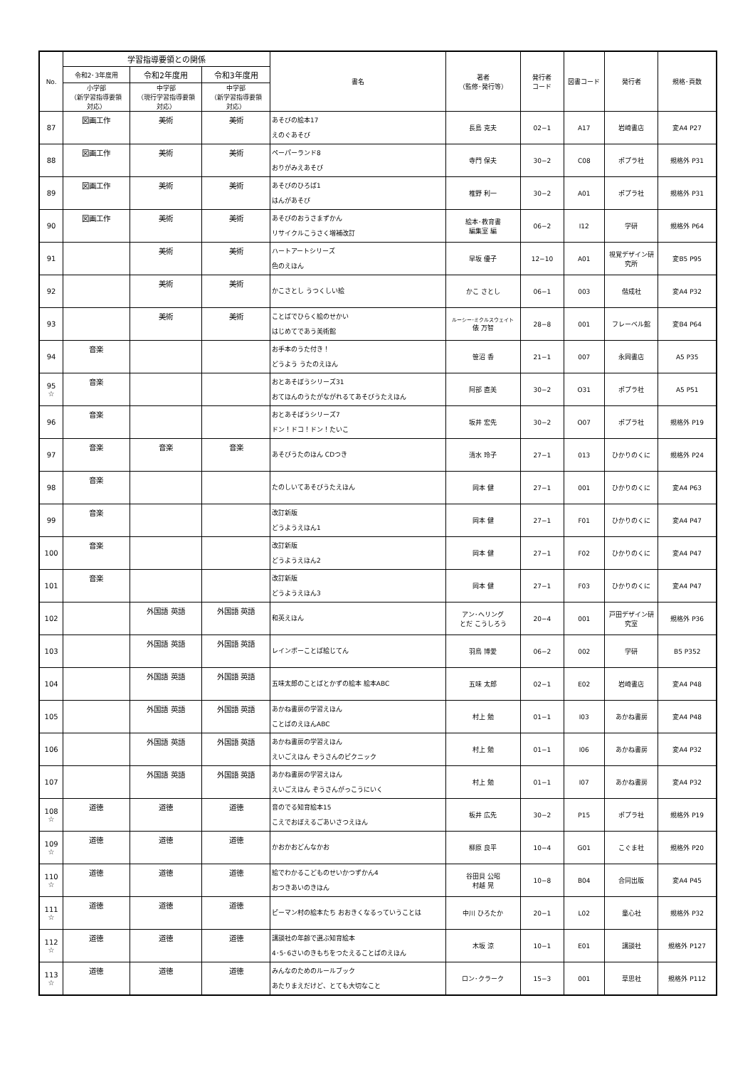| No. | 学習指導要領との関係 | | | 書名 | 著者 （監修･発行等） | 発行者 コード | 図書コード | 発行者 | 規格･頁数 |
| --- | --- | --- | --- | --- | --- | --- | --- | --- | --- |
| | 令和2･3年度用 | 令和2年度用 | 令和3年度用 | | | | | | |
| | 小学部 （新学習指導要領 対応） | 中学部 （現行学習指導要領 対応） | 中学部 （新学習指導要領 対応） | | | | | | |
| 87 | 図画工作 | 美術 | 美術 | あそびの絵本17 えのぐあそび | 長島 克夫 | 02−1 | A17 | 岩崎書店 | 変A4 P27 |
| 88 | 図画工作 | 美術 | 美術 | ペーパーランド8 おりがみえあそび | 寺門 保夫 | 30−2 | C08 | ポプラ社 | 規格外 P31 |
| 89 | 図画工作 | 美術 | 美術 | あそびのひろば1 はんがあそび | 椎野 利一 | 30−2 | A01 | ポプラ社 | 規格外 P31 |
| 90 | 図画工作 | 美術 | 美術 | あそびのおうさまずかん リサイクルこうさく増補改訂 | 絵本･教育書 編集室 編 | 06−2 | I12 | 学研 | 規格外 P64 |
| 91 | | 美術 | 美術 | ハートアートシリーズ 色のえほん | 早坂 優子 | 12−10 | A01 | 視覚デザイン研究所 | 変B5 P95 |
| 92 | | 美術 | 美術 | かこさとし うつくしい絵 | かこ さとし | 06−1 | 003 | 偕成社 | 変A4 P32 |
| 93 | | 美術 | 美術 | ことばでひらく絵のせかい はじめてであう美術館 | ルーシー･ミクルスウェイト 俵 万智 | 28−8 | 001 | フレーベル館 | 変B4 P64 |
| 94 | 音楽 | | | お手本のうた付き！ どうよう うたのえほん | 笹沼 香 | 21−1 | 007 | 永岡書店 | A5 P35 |
| 95 ☆ | 音楽 | | | おとあそぼうシリーズ31 おてほんのうたがながれるてあそびうたえほん | 阿部 直美 | 30−2 | O31 | ポプラ社 | A5 P51 |
| 96 | 音楽 | | | おとあそぼうシリーズ7 ドン！ドコ！ドン！たいこ | 坂井 宏先 | 30−2 | O07 | ポプラ社 | 規格外 P19 |
| 97 | 音楽 | 音楽 | 音楽 | あそびうたのほん CDつき | 清水 玲子 | 27−1 | 013 | ひかりのくに | 規格外 P24 |
| 98 | 音楽 | | | たのしいてあそびうたえほん | 岡本 健 | 27−1 | 001 | ひかりのくに | 変A4 P63 |
| 99 | 音楽 | | | 改訂新版 どうようえほん1 | 岡本 健 | 27−1 | F01 | ひかりのくに | 変A4 P47 |
| 100 | 音楽 | | | 改訂新版 どうようえほん2 | 岡本 健 | 27−1 | F02 | ひかりのくに | 変A4 P47 |
| 101 | 音楽 | | | 改訂新版 どうようえほん3 | 岡本 健 | 27−1 | F03 | ひかりのくに | 変A4 P47 |
| 102 | | 外国語 英語 | 外国語 英語 | 和英えほん | アン･ヘリング とだ こうしろう | 20−4 | 001 | 戸田デザイン研究室 | 規格外 P36 |
| 103 | | 外国語 英語 | 外国語 英語 | レインボーことば絵じてん | 羽鳥 博愛 | 06−2 | 002 | 学研 | B5 P352 |
| 104 | | 外国語 英語 | 外国語 英語 | 五味太郎のことばとかずの絵本 絵本ABC | 五味 太郎 | 02−1 | E02 | 岩崎書店 | 変A4 P48 |
| 105 | | 外国語 英語 | 外国語 英語 | あかね書房の学習えほん ことばのえほんABC | 村上 勉 | 01−1 | I03 | あかね書房 | 変A4 P48 |
| 106 | | 外国語 英語 | 外国語 英語 | あかね書房の学習えほん えいごえほん ぞうさんのピクニック | 村上 勉 | 01−1 | I06 | あかね書房 | 変A4 P32 |
| 107 | | 外国語 英語 | 外国語 英語 | あかね書房の学習えほん えいごえほん ぞうさんがっこうにいく | 村上 勉 | 01−1 | I07 | あかね書房 | 変A4 P32 |
| 108 ☆ | 道徳 | 道徳 | 道徳 | 音のでる知育絵本15 こえでおぼえるごあいさつえほん | 板井 広先 | 30−2 | P15 | ポプラ社 | 規格外 P19 |
| 109 ☆ | 道徳 | 道徳 | 道徳 | かおかおどんなかお | 柳原 良平 | 10−4 | G01 | こぐま社 | 規格外 P20 |
| 110 ☆ | 道徳 | 道徳 | 道徳 | 絵でわかるこどものせいかつずかん4 おつきあいのきほん | 谷田貝 公昭 村越 晃 | 10−8 | B04 | 合同出版 | 変A4 P45 |
| 111 ☆ | 道徳 | 道徳 | 道徳 | ピーマン村の絵本たち おおきくなるっていうことは | 中川 ひろたか | 20−1 | L02 | 童心社 | 規格外 P32 |
| 112 ☆ | 道徳 | 道徳 | 道徳 | 講談社の年齢で選ぶ知育絵本 4･5･6さいのきもちをつたえることばのえほん | 木坂 涼 | 10−1 | E01 | 講談社 | 規格外 P127 |
| 113 ☆ | 道徳 | 道徳 | 道徳 | みんなのためのルールブック あたりまえだけど、とても大切なこと | ロン･クラーク | 15−3 | 001 | 草思社 | 規格外 P112 |